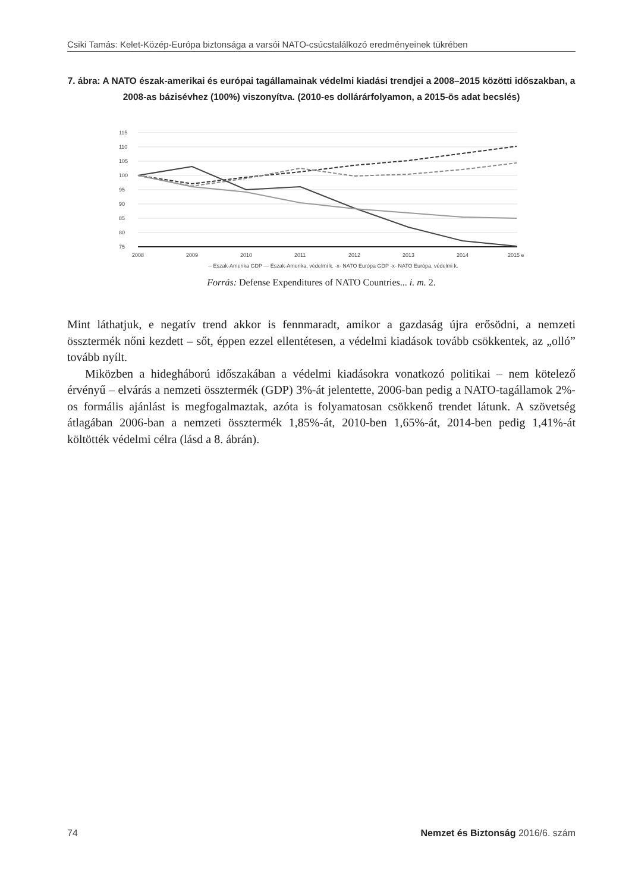Csiki Tamás: Kelet-Közép-Európa biztonsága a varsói NATO-csúcstalálkozó eredményeinek tükrében
7. ábra: A NATO észak-amerikai és európai tagállamainak védelmi kiadási trendjei a 2008–2015 közötti időszakban, a 2008-as bázisévhez (100%) viszonyítva. (2010-es dollárárfolyamon, a 2015-ös adat becslés)
115
110
105
100
95
90
85
80
75
2008
2009
2010
2011
2012
2013
2014
2015 e
-- Észak-Amerika GDP — Észak-Amerika, védelmi k. -x- NATO Európa GDP -x- NATO Európa, védelmi k.
Forrás: Defense Expenditures of NATO Countries... i. m. 2.
Mint láthatjuk, e negatív trend akkor is fennmaradt, amikor a gazdaság újra erősödni, a nemzeti össztermék nőni kezdett – sőt, éppen ezzel ellentétesen, a védelmi kiadások tovább csökkentek, az „olló” tovább nyílt.
Miközben a hidegháború időszakában a védelmi kiadásokra vonatkozó politikai – nem kötelező érvényű – elvárás a nemzeti össztermék (GDP) 3%-át jelentette, 2006-ban pedig a NATO-tagállamok 2%-os formális ajánlást is megfogalmaztak, azóta is folyamatosan csökkenő trendet látunk. A szövetség átlagában 2006-ban a nemzeti össztermék 1,85%-át, 2010-ben 1,65%-át, 2014-ben pedig 1,41%-át költötték védelmi célra (lásd a 8. ábrán).
74 Nemzet és Biztonság 2016/6. szám